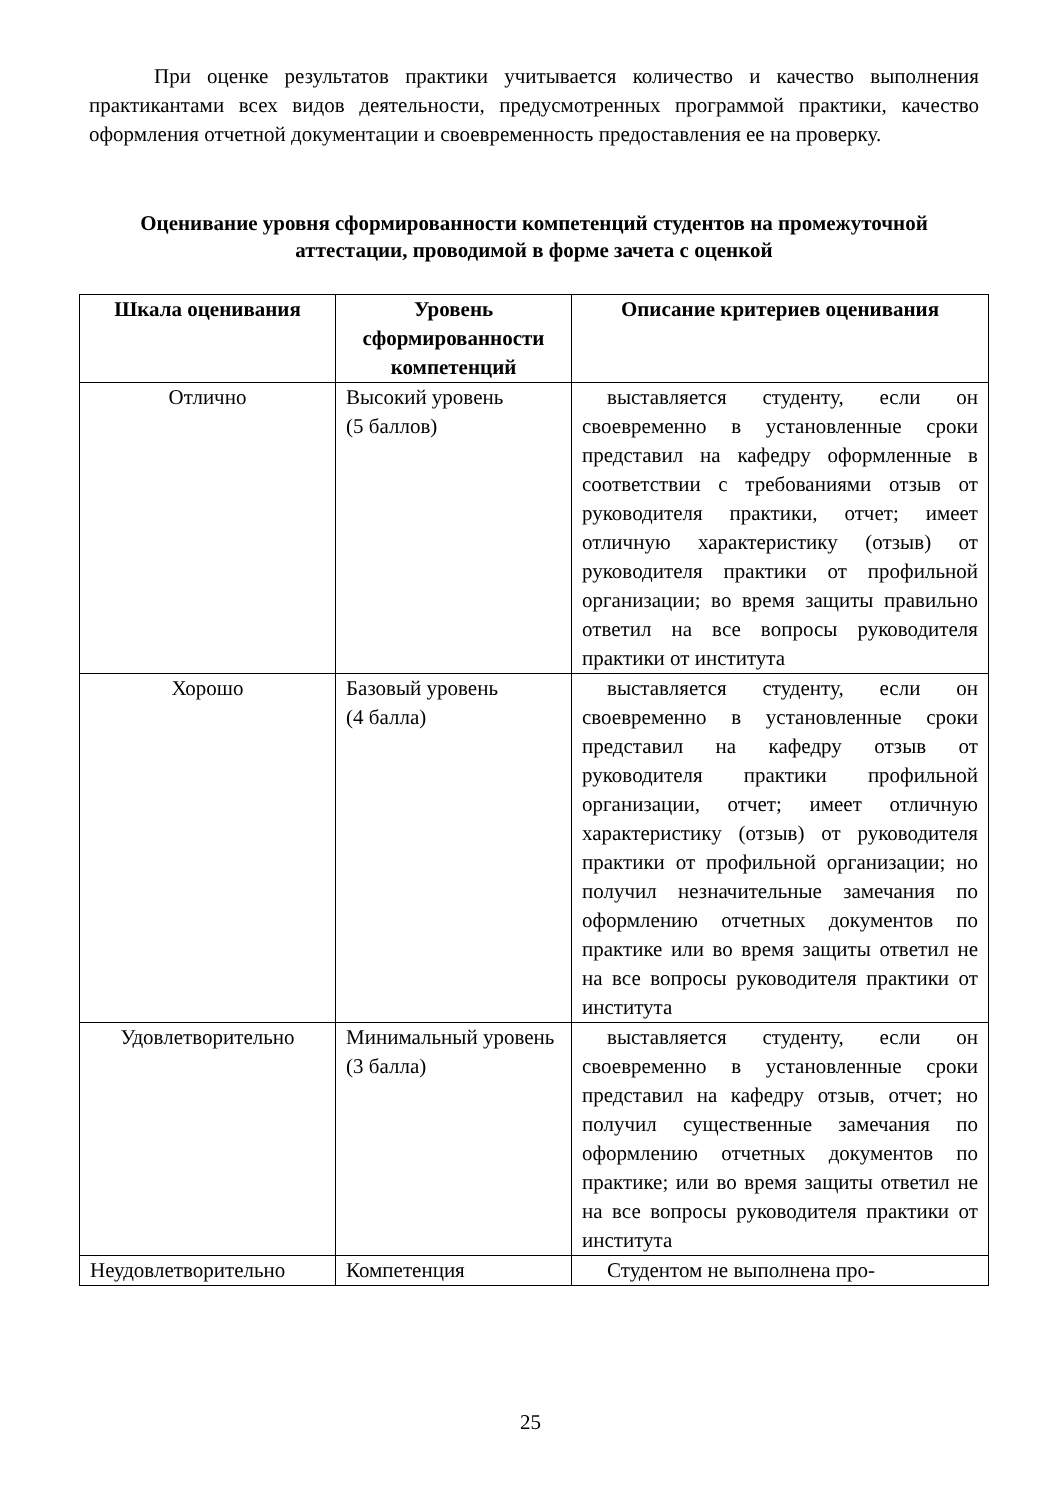При оценке результатов практики учитывается количество и качество выполнения практикантами всех видов деятельности, предусмотренных программой практики, качество оформления отчетной документации и своевременность предоставления ее на проверку.
Оценивание уровня сформированности компетенций студентов на промежуточной аттестации, проводимой в форме зачета с оценкой
| Шкала оценивания | Уровень сформированности компетенций | Описание критериев оценивания |
| --- | --- | --- |
| Отлично | Высокий уровень (5 баллов) | выставляется студенту, если он своевременно в установленные сроки представил на кафедру оформленные в соответствии с требованиями отзыв от руководителя практики, отчет; имеет отличную характеристику (отзыв) от руководителя практики от профильной организации; во время защиты правильно ответил на все вопросы руководителя практики от института |
| Хорошо | Базовый уровень (4 балла) | выставляется студенту, если он своевременно в установленные сроки представил на кафедру отзыв от руководителя практики профильной организации, отчет; имеет отличную характеристику (отзыв) от руководителя практики от профильной организации; но получил незначительные замечания по оформлению отчетных документов по практике или во время защиты ответил не на все вопросы руководителя практики от института |
| Удовлетворительно | Минимальный уровень (3 балла) | выставляется студенту, если он своевременно в установленные сроки представил на кафедру отзыв, отчет; но получил существенные замечания по оформлению отчетных документов по практике; или во время защиты ответил не на все вопросы руководителя практики от института |
| Неудовлетворительно | Компетенция | Студентом не выполнена про- |
25